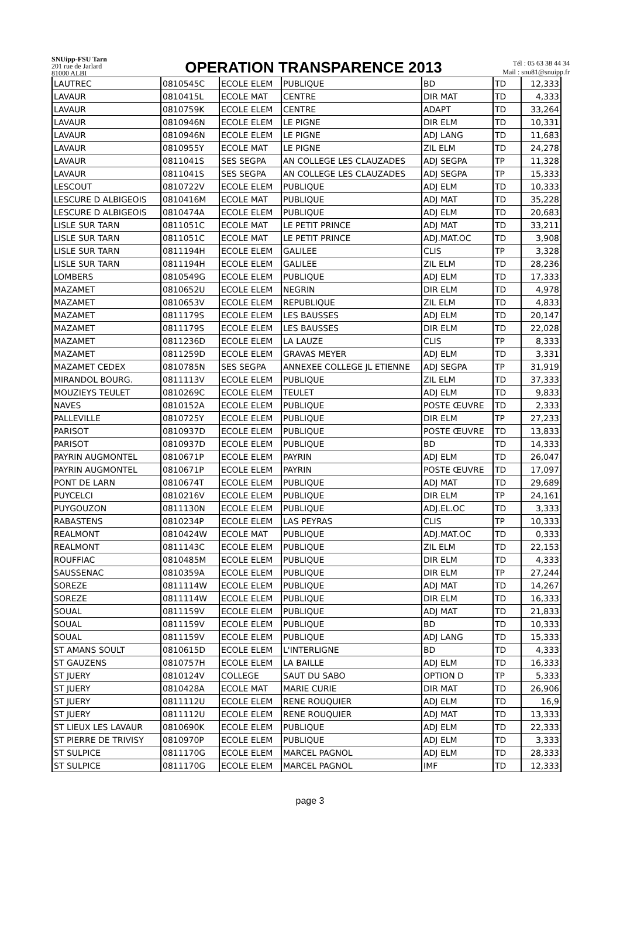SNUipp-FSU Tarn
201 rue de Jarlard
81000 ALBI
OPERATION TRANSPARENCE 2013
Tél : 05 63 38 44 34
Mail : snu81@snuipp.fr
| LAUTREC | 0810545C | ECOLE ELEM | PUBLIQUE | BD | TD | 12,333 |
| LAVAUR | 0810415L | ECOLE MAT | CENTRE | DIR MAT | TD | 4,333 |
| LAVAUR | 0810759K | ECOLE ELEM | CENTRE | ADAPT | TD | 33,264 |
| LAVAUR | 0810946N | ECOLE ELEM | LE PIGNE | DIR ELM | TD | 10,331 |
| LAVAUR | 0810946N | ECOLE ELEM | LE PIGNE | ADJ LANG | TD | 11,683 |
| LAVAUR | 0810955Y | ECOLE MAT | LE PIGNE | ZIL ELM | TD | 24,278 |
| LAVAUR | 0811041S | SES SEGPA | AN COLLEGE LES CLAUZADES | ADJ SEGPA | TP | 11,328 |
| LAVAUR | 0811041S | SES SEGPA | AN COLLEGE LES CLAUZADES | ADJ SEGPA | TP | 15,333 |
| LESCOUT | 0810722V | ECOLE ELEM | PUBLIQUE | ADJ ELM | TD | 10,333 |
| LESCURE D ALBIGEOIS | 0810416M | ECOLE MAT | PUBLIQUE | ADJ MAT | TD | 35,228 |
| LESCURE D ALBIGEOIS | 0810474A | ECOLE ELEM | PUBLIQUE | ADJ ELM | TD | 20,683 |
| LISLE SUR TARN | 0811051C | ECOLE MAT | LE PETIT PRINCE | ADJ MAT | TD | 33,211 |
| LISLE SUR TARN | 0811051C | ECOLE MAT | LE PETIT PRINCE | ADJ.MAT.OC | TD | 3,908 |
| LISLE SUR TARN | 0811194H | ECOLE ELEM | GALILEE | CLIS | TP | 3,328 |
| LISLE SUR TARN | 0811194H | ECOLE ELEM | GALILEE | ZIL ELM | TD | 28,236 |
| LOMBERS | 0810549G | ECOLE ELEM | PUBLIQUE | ADJ ELM | TD | 17,333 |
| MAZAMET | 0810652U | ECOLE ELEM | NEGRIN | DIR ELM | TD | 4,978 |
| MAZAMET | 0810653V | ECOLE ELEM | REPUBLIQUE | ZIL ELM | TD | 4,833 |
| MAZAMET | 0811179S | ECOLE ELEM | LES BAUSSES | ADJ ELM | TD | 20,147 |
| MAZAMET | 0811179S | ECOLE ELEM | LES BAUSSES | DIR ELM | TD | 22,028 |
| MAZAMET | 0811236D | ECOLE ELEM | LA LAUZE | CLIS | TP | 8,333 |
| MAZAMET | 0811259D | ECOLE ELEM | GRAVAS MEYER | ADJ ELM | TD | 3,331 |
| MAZAMET CEDEX | 0810785N | SES SEGPA | ANNEXEE COLLEGE JL ETIENNE | ADJ SEGPA | TP | 31,919 |
| MIRANDOL BOURG. | 0811113V | ECOLE ELEM | PUBLIQUE | ZIL ELM | TD | 37,333 |
| MOUZIEYS TEULET | 0810269C | ECOLE ELEM | TEULET | ADJ ELM | TD | 9,833 |
| NAVES | 0810152A | ECOLE ELEM | PUBLIQUE | POSTE ŒUVRE | TD | 2,333 |
| PALLEVILLE | 0810725Y | ECOLE ELEM | PUBLIQUE | DIR ELM | TP | 27,233 |
| PARISOT | 0810937D | ECOLE ELEM | PUBLIQUE | POSTE ŒUVRE | TD | 13,833 |
| PARISOT | 0810937D | ECOLE ELEM | PUBLIQUE | BD | TD | 14,333 |
| PAYRIN AUGMONTEL | 0810671P | ECOLE ELEM | PAYRIN | ADJ ELM | TD | 26,047 |
| PAYRIN AUGMONTEL | 0810671P | ECOLE ELEM | PAYRIN | POSTE ŒUVRE | TD | 17,097 |
| PONT DE LARN | 0810674T | ECOLE ELEM | PUBLIQUE | ADJ MAT | TD | 29,689 |
| PUYCELCI | 0810216V | ECOLE ELEM | PUBLIQUE | DIR ELM | TP | 24,161 |
| PUYGOUZON | 0811130N | ECOLE ELEM | PUBLIQUE | ADJ.EL.OC | TD | 3,333 |
| RABASTENS | 0810234P | ECOLE ELEM | LAS PEYRAS | CLIS | TP | 10,333 |
| REALMONT | 0810424W | ECOLE MAT | PUBLIQUE | ADJ.MAT.OC | TD | 0,333 |
| REALMONT | 0811143C | ECOLE ELEM | PUBLIQUE | ZIL ELM | TD | 22,153 |
| ROUFFIAC | 0810485M | ECOLE ELEM | PUBLIQUE | DIR ELM | TD | 4,333 |
| SAUSSENAC | 0810359A | ECOLE ELEM | PUBLIQUE | DIR ELM | TP | 27,244 |
| SOREZE | 0811114W | ECOLE ELEM | PUBLIQUE | ADJ MAT | TD | 14,267 |
| SOREZE | 0811114W | ECOLE ELEM | PUBLIQUE | DIR ELM | TD | 16,333 |
| SOUAL | 0811159V | ECOLE ELEM | PUBLIQUE | ADJ MAT | TD | 21,833 |
| SOUAL | 0811159V | ECOLE ELEM | PUBLIQUE | BD | TD | 10,333 |
| SOUAL | 0811159V | ECOLE ELEM | PUBLIQUE | ADJ LANG | TD | 15,333 |
| ST AMANS SOULT | 0810615D | ECOLE ELEM | L'INTERLIGNE | BD | TD | 4,333 |
| ST GAUZENS | 0810757H | ECOLE ELEM | LA BAILLE | ADJ ELM | TD | 16,333 |
| ST JUERY | 0810124V | COLLEGE | SAUT DU SABO | OPTION D | TP | 5,333 |
| ST JUERY | 0810428A | ECOLE MAT | MARIE CURIE | DIR MAT | TD | 26,906 |
| ST JUERY | 0811112U | ECOLE ELEM | RENE ROUQUIER | ADJ ELM | TD | 16,9 |
| ST JUERY | 0811112U | ECOLE ELEM | RENE ROUQUIER | ADJ MAT | TD | 13,333 |
| ST LIEUX LES LAVAUR | 0810690K | ECOLE ELEM | PUBLIQUE | ADJ ELM | TD | 22,333 |
| ST PIERRE DE TRIVISY | 0810970P | ECOLE ELEM | PUBLIQUE | ADJ ELM | TD | 3,333 |
| ST SULPICE | 0811170G | ECOLE ELEM | MARCEL PAGNOL | ADJ ELM | TD | 28,333 |
| ST SULPICE | 0811170G | ECOLE ELEM | MARCEL PAGNOL | IMF | TD | 12,333 |
page 3